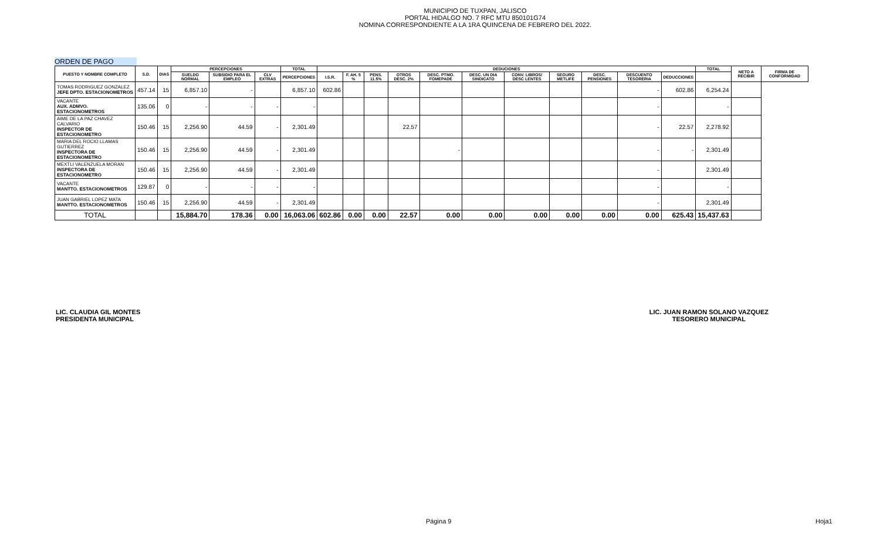MUNICIPIO DE TUXPAN, JALISCO
PORTAL HIDALGO NO. 7 RFC MTU 850101G74
NOMINA CORRESPONDIENTE A LA 1RA QUINCENA DE FEBRERO DEL 2022.
ORDEN DE PAGO
| PUESTO Y NOMBRE COMPLETO | S.D. | DIAS | PERCEPCIONES | | | TOTAL | DEDUCIONES | | | | | | | | | | | TOTAL | NETO A RECIBIR | FIRMA DE CONFORMIDAD |
| --- | --- | --- | --- | --- | --- | --- | --- | --- | --- | --- | --- | --- | --- | --- | --- | --- | --- | --- | --- | --- |
| | | | SUELDO NORMAL | SUBSIDIO PARA EL EMPLEO | CLV EXTRAS | PERCEPCIONES | I.S.R. | F. AH. 5 % | PENS. 11.5% | OTROS DESC. 2% | DESC. PTMO. FOMEPADE | DESC. UN DIA SINDICATO | CONV. LIBROS/ DESC LENTES | SEGURO METLIFE | DESC. PENSIONES | DESCUENTO TESORERIA | DEDUCCIONES | | | |
| TOMAS RODRIGUEZ GONZALEZ JEFE DPTO. ESTACIONOMETROS | 457.14 | 15 | 6,857.10 | - | | 6,857.10 | 602.86 | | | | | | | | | - | 602.86 | 6,254.24 | | |
| VACANTE AUX. ADMVO. ESTACIONOMETROS | 135.06 | 0 | - | - | - | - | | | | | | | | | | - | | - | | |
| AIME DE LA PAZ CHAVEZ CALVARIO INSPECTOR DE ESTACIONOMETRO | 150.46 | 15 | 2,256.90 | 44.59 | - | 2,301.49 | | | | 22.57 | | | | | | - | 22.57 | 2,278.92 | | |
| MARIA DEL ROCIO LLAMAS GUTIERREZ INSPECTORA DE ESTACIONOMETRO | 150.46 | 15 | 2,256.90 | 44.59 | - | 2,301.49 | | | | | - | | | | | - | - | 2,301.49 | | |
| MEXTLI VALENZUELA MORAN INSPECTORA DE ESTACIONOMETRO | 150.46 | 15 | 2,256.90 | 44.59 | - | 2,301.49 | | | | | | | | | | - | | 2,301.49 | | |
| VACANTE MANTTO. ESTACIONOMETROS | 129.87 | 0 | - | - | - | - | | | | | | | | | | - | | - | | |
| JUAN GABRIEL LOPEZ MATA MANTTO. ESTACIONOMETROS | 150.46 | 15 | 2,256.90 | 44.59 | - | 2,301.49 | | | | | | | | | | - | | 2,301.49 | | |
| TOTAL | | | 15,884.70 | 178.36 | 0.00 | 16,063.06 | 602.86 | 0.00 | 0.00 | 22.57 | 0.00 | 0.00 | 0.00 | 0.00 | 0.00 | 0.00 | 625.43 | 15,437.63 | | |
LIC. CLAUDIA GIL MONTES
PRESIDENTA MUNICIPAL
LIC. JUAN RAMON SOLANO VAZQUEZ
TESORERO MUNICIPAL
Página 9 Hoja1